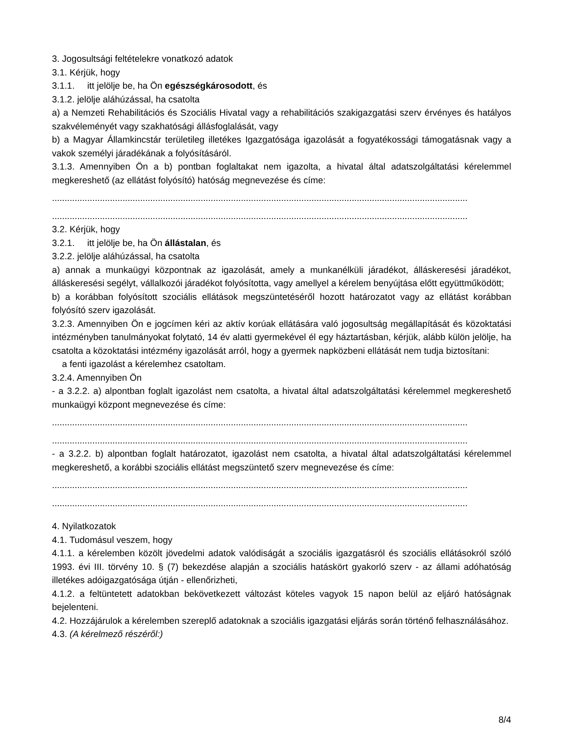3. Jogosultsági feltételekre vonatkozó adatok
3.1. Kérjük, hogy
3.1.1. itt jelölje be, ha Ön egészségkárosodott, és
3.1.2. jelölje aláhúzással, ha csatolta
a) a Nemzeti Rehabilitációs és Szociális Hivatal vagy a rehabilitációs szakigazgatási szerv érvényes és hatályos szakvéleményét vagy szakhatósági állásfoglalását, vagy
b) a Magyar Államkincstár területileg illetékes Igazgatósága igazolását a fogyatékossági támogatásnak vagy a vakok személyi járadékának a folyósításáról.
3.1.3. Amennyiben Ön a b) pontban foglaltakat nem igazolta, a hivatal által adatszolgáltatási kérelemmel megkereshető (az ellátást folyósító) hatóság megnevezése és címe:
.....................................................................................................................................................................
.....................................................................................................................................................................
3.2. Kérjük, hogy
3.2.1. itt jelölje be, ha Ön állástalan, és
3.2.2. jelölje aláhúzással, ha csatolta
a) annak a munkaügyi központnak az igazolását, amely a munkanélküli járadékot, álláskeresési járadékot, álláskeresési segélyt, vállalkozói járadékot folyósította, vagy amellyel a kérelem benyújtása előtt együttműködött;
b) a korábban folyósított szociális ellátások megszüntetéséről hozott határozatot vagy az ellátást korábban folyósító szerv igazolását.
3.2.3. Amennyiben Ön e jogcímen kéri az aktív korúak ellátására való jogosultság megállapítását és közoktatási intézményben tanulmányokat folytató, 14 év alatti gyermekével él egy háztartásban, kérjük, alább külön jelölje, ha csatolta a közoktatási intézmény igazolását arról, hogy a gyermek napközbeni ellátását nem tudja biztosítani:
a fenti igazolást a kérelemhez csatoltam.
3.2.4. Amennyiben Ön
- a 3.2.2. a) alpontban foglalt igazolást nem csatolta, a hivatal által adatszolgáltatási kérelemmel megkereshető munkaügyi központ megnevezése és címe:
.....................................................................................................................................................................
.....................................................................................................................................................................
- a 3.2.2. b) alpontban foglalt határozatot, igazolást nem csatolta, a hivatal által adatszolgáltatási kérelemmel megkereshető, a korábbi szociális ellátást megszüntető szerv megnevezése és címe:
.....................................................................................................................................................................
.....................................................................................................................................................................
4. Nyilatkozatok
4.1. Tudomásul veszem, hogy
4.1.1. a kérelemben közölt jövedelmi adatok valódiságát a szociális igazgatásról és szociális ellátásokról szóló 1993. évi III. törvény 10. § (7) bekezdése alapján a szociális hatáskört gyakorló szerv - az állami adóhatóság illetékes adóigazgatósága útján - ellenőrizheti,
4.1.2. a feltüntetett adatokban bekövetkezett változást köteles vagyok 15 napon belül az eljáró hatóságnak bejelenteni.
4.2. Hozzájárulok a kérelemben szereplő adatoknak a szociális igazgatási eljárás során történő felhasználásához.
4.3. (A kérelmező részéről:)
8/4